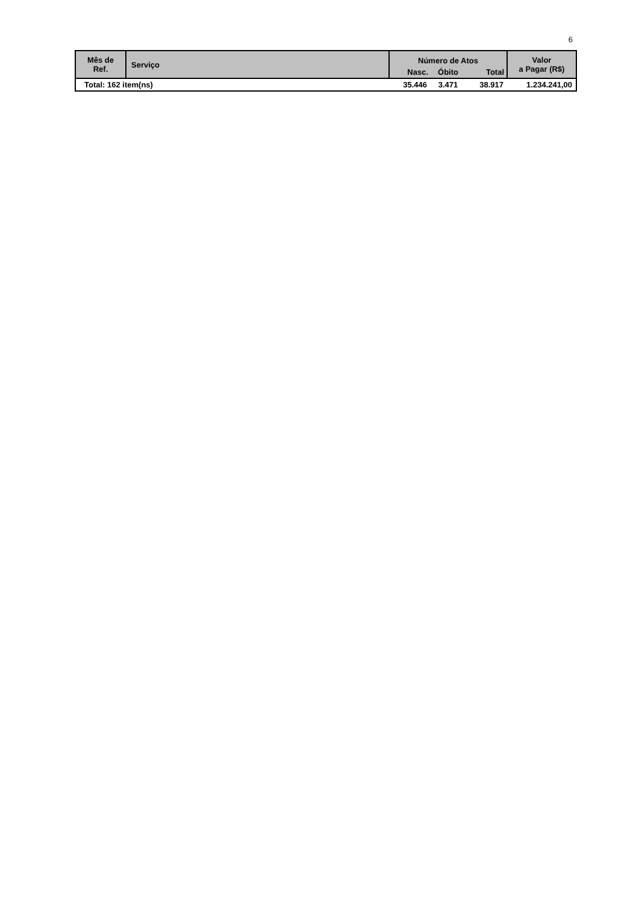6
| Mês de Ref. | Serviço | Número de Atos | | | Valor a Pagar (R$) |
| --- | --- | --- | --- | --- | --- |
| | | Nasc. | Óbito | Total | |
| Total: 162 item(ns) | | 35.446 | 3.471 | 38.917 | 1.234.241,00 |